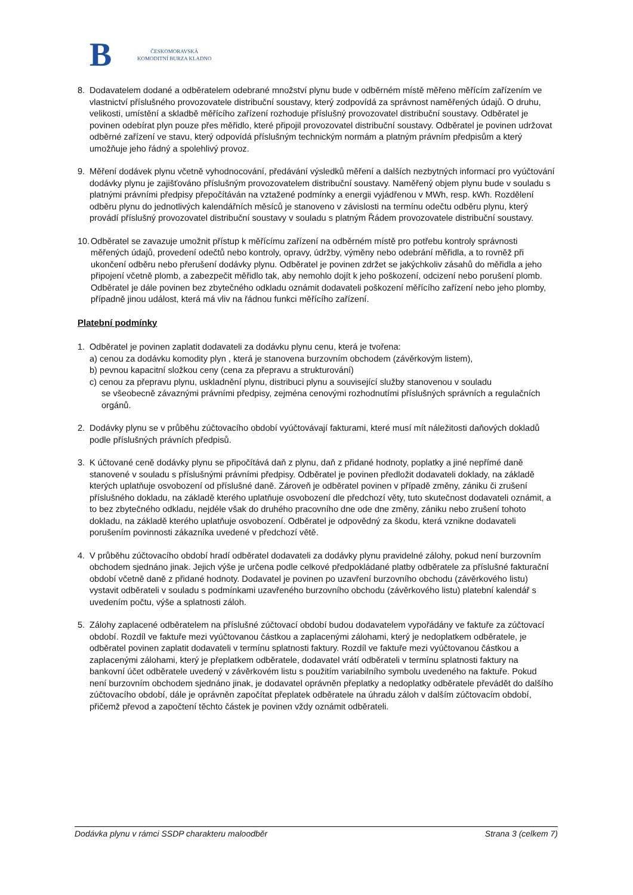B
ČESKOMORAVSKÁ
KOMODITNÍ BURZA KLADNO
8. Dodavatelem dodané a odběratelem odebrané množství plynu bude v odběrném místě měřeno měřícím zařízením ve vlastnictví příslušného provozovatele distribuční soustavy, který zodpovídá za správnost naměřených údajů. O druhu, velikosti, umístění a skladbě měřícího zařízení rozhoduje příslušný provozovatel distribuční soustavy. Odběratel je povinen odebírat plyn pouze přes měřidlo, které připojil provozovatel distribuční soustavy. Odběratel je povinen udržovat odběrné zařízení ve stavu, který odpovídá příslušným technickým normám a platným právním předpisům a který umožňuje jeho řádný a spolehlivý provoz.
9. Měření dodávek plynu včetně vyhodnocování, předávání výsledků měření a dalších nezbytných informací pro vyúčtování dodávky plynu je zajišťováno příslušným provozovatelem distribuční soustavy. Naměřený objem plynu bude v souladu s platnými právními předpisy přepočítáván na vztažené podmínky a energii vyjádřenou v MWh, resp. kWh. Rozdělení odběru plynu do jednotlivých kalendářních měsíců je stanoveno v závislosti na termínu odečtu odběru plynu, který provádí příslušný provozovatel distribuční soustavy v souladu s platným Řádem provozovatele distribuční soustavy.
10.
Odběratel se zavazuje umožnit přístup k měřícímu zařízení na odběrném místě pro potřebu kontroly správnosti měřených údajů, provedení odečtů nebo kontroly, opravy, údržby, výměny nebo odebrání měřidla, a to rovněž při ukončení odběru nebo přerušení dodávky plynu. Odběratel je povinen zdržet se jakýchkoliv zásahů do měřidla a jeho připojení včetně plomb, a zabezpečit měřidlo tak, aby nemohlo dojít k jeho poškození, odcizení nebo porušení plomb. Odběratel je dále povinen bez zbytečného odkladu oznámit dodavateli poškození měřícího zařízení nebo jeho plomby, případně jinou událost, která má vliv na řádnou funkci měřícího zařízení.
Platební podmínky
1. Odběratel je povinen zaplatit dodavateli za dodávku plynu cenu, která je tvořena:
a) cenou za dodávku komodity plyn , která je stanovena burzovním obchodem (závěrkovým listem),
b) pevnou kapacitní složkou ceny (cena za přepravu a strukturování)
c) cenou za přepravu plynu, uskladnění plynu, distribuci plynu a související služby stanovenou v souladu
se všeobecně závaznými právními předpisy, zejména cenovými rozhodnutími příslušných správních a regulačních orgánů.
2. Dodávky plynu se v průběhu zúčtovacího období vyúčtovávají fakturami, které musí mít náležitosti daňových dokladů podle příslušných právních předpisů.
3. K účtované ceně dodávky plynu se připočítává daň z plynu, daň z přidané hodnoty, poplatky a jiné nepřímé daně stanovené v souladu s příslušnými právními předpisy. Odběratel je povinen předložit dodavateli doklady, na základě kterých uplatňuje osvobození od příslušné daně. Zároveň je odběratel povinen v případě změny, zániku či zrušení příslušného dokladu, na základě kterého uplatňuje osvobození dle předchozí věty, tuto skutečnost dodavateli oznámit, a to bez zbytečného odkladu, nejdéle však do druhého pracovního dne ode dne změny, zániku nebo zrušení tohoto dokladu, na základě kterého uplatňuje osvobození. Odběratel je odpovědný za škodu, která vznikne dodavateli porušením povinnosti zákazníka uvedené v předchozí větě.
4. V průběhu zúčtovacího období hradí odběratel dodavateli za dodávky plynu pravidelné zálohy, pokud není burzovním obchodem sjednáno jinak. Jejich výše je určena podle celkové předpokládané platby odběratele za příslušné fakturační období včetně daně z přidané hodnoty. Dodavatel je povinen po uzavření burzovního obchodu (závěrkového listu) vystavit odběrateli v souladu s podmínkami uzavřeného burzovního obchodu (závěrkového listu) platební kalendář s uvedením počtu, výše a splatnosti záloh.
5. Zálohy zaplacené odběratelem na příslušné zúčtovací období budou dodavatelem vypořádány ve faktuře za zúčtovací období. Rozdíl ve faktuře mezi vyúčtovanou částkou a zaplacenými zálohami, který je nedoplatkem odběratele, je odběratel povinen zaplatit dodavateli v termínu splatnosti faktury. Rozdíl ve faktuře mezi vyúčtovanou částkou a zaplacenými zálohami, který je přeplatkem odběratele, dodavatel vrátí odběrateli v termínu splatnosti faktury na bankovní účet odběratele uvedený v závěrkovém listu s použitím variabilního symbolu uvedeného na faktuře. Pokud není burzovním obchodem sjednáno jinak, je dodavatel oprávněn přeplatky a nedoplatky odběratele převádět do dalšího zúčtovacího období, dále je oprávněn započítat přeplatek odběratele na úhradu záloh v dalším zúčtovacím období, přičemž převod a započtení těchto částek je povinen vždy oznámit odběrateli.
Dodávka plynu v rámci SSDP charakteru maloodběr Strana 3 (celkem 7)